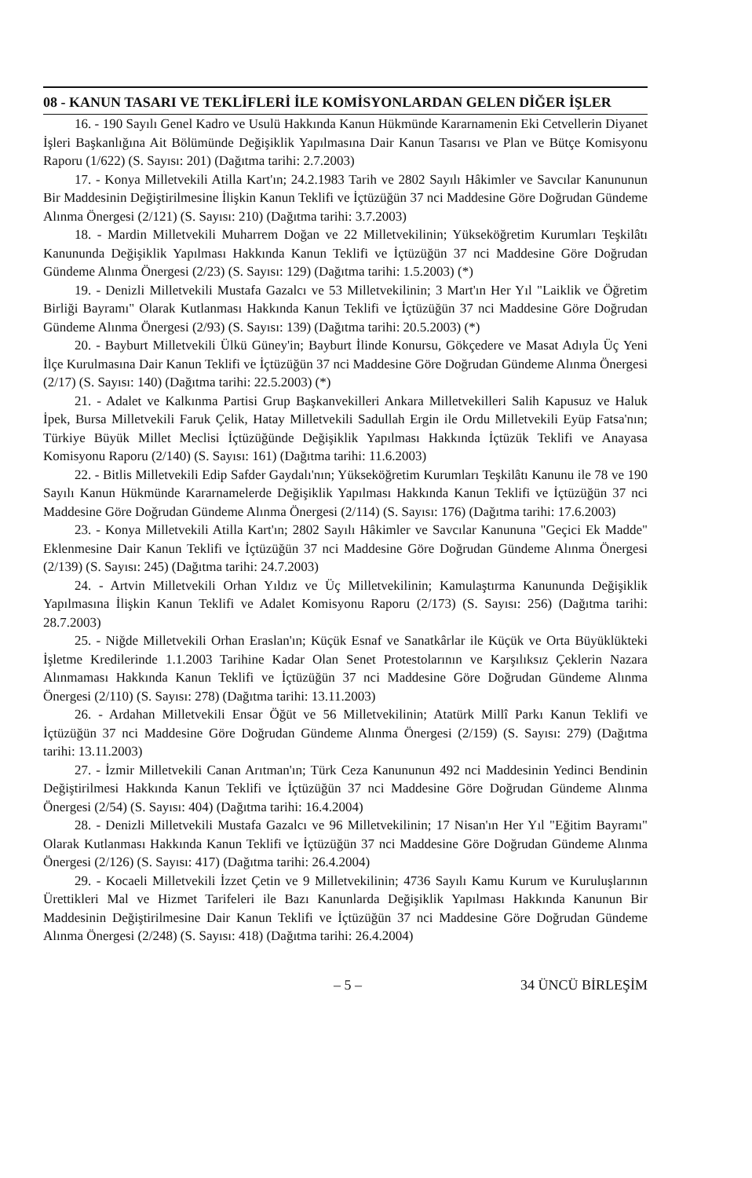08 - KANUN TASARI VE TEKLİFLERİ İLE KOMİSYONLARDAN GELEN DİĞER İŞLER
16. - 190 Sayılı Genel Kadro ve Usulü Hakkında Kanun Hükmünde Kararnamenin Eki Cetvellerin Diyanet İşleri Başkanlığına Ait Bölümünde Değişiklik Yapılmasına Dair Kanun Tasarısı ve Plan ve Bütçe Komisyonu Raporu (1/622) (S. Sayısı: 201) (Dağıtma tarihi: 2.7.2003)
17. - Konya Milletvekili Atilla Kart'ın; 24.2.1983 Tarih ve 2802 Sayılı Hâkimler ve Savcılar Kanununun Bir Maddesinin Değiştirilmesine İlişkin Kanun Teklifi ve İçtüzüğün 37 nci Maddesine Göre Doğrudan Gündeme Alınma Önergesi (2/121) (S. Sayısı: 210) (Dağıtma tarihi: 3.7.2003)
18. - Mardin Milletvekili Muharrem Doğan ve 22 Milletvekilinin; Yükseköğretim Kurumları Teşkilâtı Kanununda Değişiklik Yapılması Hakkında Kanun Teklifi ve İçtüzüğün 37 nci Maddesine Göre Doğrudan Gündeme Alınma Önergesi (2/23) (S. Sayısı: 129) (Dağıtma tarihi: 1.5.2003) (*)
19. - Denizli Milletvekili Mustafa Gazalcı ve 53 Milletvekilinin; 3 Mart'ın Her Yıl "Laiklik ve Öğretim Birliği Bayramı" Olarak Kutlanması Hakkında Kanun Teklifi ve İçtüzüğün 37 nci Maddesine Göre Doğrudan Gündeme Alınma Önergesi (2/93) (S. Sayısı: 139) (Dağıtma tarihi: 20.5.2003) (*)
20. - Bayburt Milletvekili Ülkü Güney'in; Bayburt İlinde Konursu, Gökçedere ve Masat Adıyla Üç Yeni İlçe Kurulmasına Dair Kanun Teklifi ve İçtüzüğün 37 nci Maddesine Göre Doğrudan Gündeme Alınma Önergesi (2/17) (S. Sayısı: 140) (Dağıtma tarihi: 22.5.2003) (*)
21. - Adalet ve Kalkınma Partisi Grup Başkanvekilleri Ankara Milletvekilleri Salih Kapusuz ve Haluk İpek, Bursa Milletvekili Faruk Çelik, Hatay Milletvekili Sadullah Ergin ile Ordu Milletvekili Eyüp Fatsa'nın; Türkiye Büyük Millet Meclisi İçtüzüğünde Değişiklik Yapılması Hakkında İçtüzük Teklifi ve Anayasa Komisyonu Raporu (2/140) (S. Sayısı: 161) (Dağıtma tarihi: 11.6.2003)
22. - Bitlis Milletvekili Edip Safder Gaydalı'nın; Yükseköğretim Kurumları Teşkilâtı Kanunu ile 78 ve 190 Sayılı Kanun Hükmünde Kararnamelerde Değişiklik Yapılması Hakkında Kanun Teklifi ve İçtüzüğün 37 nci Maddesine Göre Doğrudan Gündeme Alınma Önergesi (2/114) (S. Sayısı: 176) (Dağıtma tarihi: 17.6.2003)
23. - Konya Milletvekili Atilla Kart'ın; 2802 Sayılı Hâkimler ve Savcılar Kanununa "Geçici Ek Madde" Eklenmesine Dair Kanun Teklifi ve İçtüzüğün 37 nci Maddesine Göre Doğrudan Gündeme Alınma Önergesi (2/139) (S. Sayısı: 245) (Dağıtma tarihi: 24.7.2003)
24. - Artvin Milletvekili Orhan Yıldız ve Üç Milletvekilinin; Kamulaştırma Kanununda Değişiklik Yapılmasına İlişkin Kanun Teklifi ve Adalet Komisyonu Raporu (2/173) (S. Sayısı: 256) (Dağıtma tarihi: 28.7.2003)
25. - Niğde Milletvekili Orhan Eraslan'ın; Küçük Esnaf ve Sanatkârlar ile Küçük ve Orta Büyüklükteki İşletme Kredilerinde 1.1.2003 Tarihine Kadar Olan Senet Protestolarının ve Karşılıksız Çeklerin Nazara Alınmaması Hakkında Kanun Teklifi ve İçtüzüğün 37 nci Maddesine Göre Doğrudan Gündeme Alınma Önergesi (2/110) (S. Sayısı: 278) (Dağıtma tarihi: 13.11.2003)
26. - Ardahan Milletvekili Ensar Öğüt ve 56 Milletvekilinin; Atatürk Millî Parkı Kanun Teklifi ve İçtüzüğün 37 nci Maddesine Göre Doğrudan Gündeme Alınma Önergesi (2/159) (S. Sayısı: 279) (Dağıtma tarihi: 13.11.2003)
27. - İzmir Milletvekili Canan Arıtman'ın; Türk Ceza Kanununun 492 nci Maddesinin Yedinci Bendinin Değiştirilmesi Hakkında Kanun Teklifi ve İçtüzüğün 37 nci Maddesine Göre Doğrudan Gündeme Alınma Önergesi (2/54) (S. Sayısı: 404) (Dağıtma tarihi: 16.4.2004)
28. - Denizli Milletvekili Mustafa Gazalcı ve 96 Milletvekilinin; 17 Nisan'ın Her Yıl "Eğitim Bayramı" Olarak Kutlanması Hakkında Kanun Teklifi ve İçtüzüğün 37 nci Maddesine Göre Doğrudan Gündeme Alınma Önergesi (2/126) (S. Sayısı: 417) (Dağıtma tarihi: 26.4.2004)
29. - Kocaeli Milletvekili İzzet Çetin ve 9 Milletvekilinin; 4736 Sayılı Kamu Kurum ve Kuruluşlarının Ürettikleri Mal ve Hizmet Tarifeleri ile Bazı Kanunlarda Değişiklik Yapılması Hakkında Kanunun Bir Maddesinin Değiştirilmesine Dair Kanun Teklifi ve İçtüzüğün 37 nci Maddesine Göre Doğrudan Gündeme Alınma Önergesi (2/248) (S. Sayısı: 418) (Dağıtma tarihi: 26.4.2004)
– 5 – 34 ÜNCÜ BİRLEŞİM